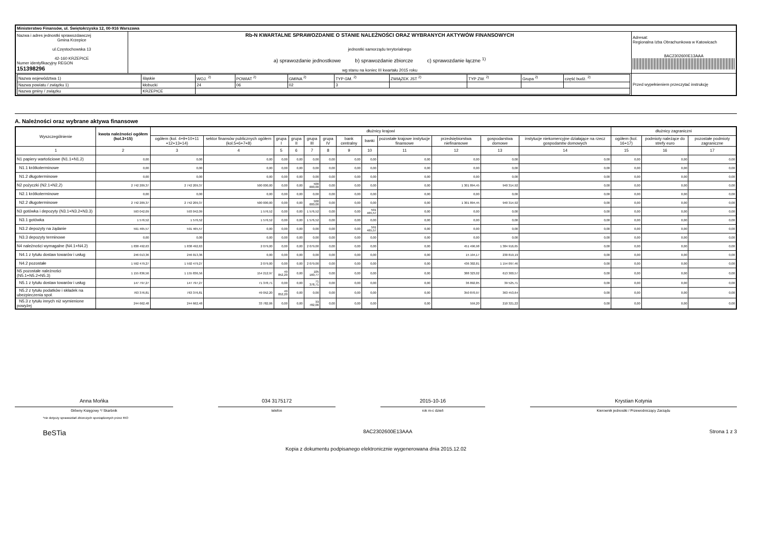| Ministerstwo Finansów, ul. Świętokrzyska 12, 00-916 Warszawa | | |
| Nazwa i adres jednostki sprawozdawczej Gmina Krzepice ul.Częstochowska 13 42-160 KRZEPICE Numer identyfikacyjny REGON 151398296 | Rb-N KWARTALNE SPRAWOZDANIE O STANIE NALEŻNOŚCI ORAZ WYBRANYCH AKTYWÓW FINANSOWYCH jednostki samorządu terytorialnego a) sprawozdanie jednostkowe b) sprawozdanie zbiorcze c) sprawozdanie łączne <sup>1)</sup> wg stanu na koniec III kwartału 2015 roku | Adresat: Regionalna Izba Obrachunkowa w Katowicach 8AC2302600E13AAA |
| / Nazwa województwa 1) / śląskie / WOJ. <sup>2)</sup> / POWIAT <sup>2)</sup> / GMINA <sup>2)</sup> / TYP GM. <sup>2)</sup> / ZWIĄZEK JST <sup>2)</sup> / TYP ZW. <sup>2)</sup> / Grupa <sup>2)</sup> / część budż. <sup>2)</sup> / / Nazwa powiatu / związku 1) / kłobucki / 24 / 06 / 02 / 3 / / / / / / Nazwa gminy / związku / KRZEPICE / / / / / / / / / | | Przed wypełnieniem przeczytać instrukcję |
A. Należności oraz wybrane aktywa finansowe
| Wyszczególnienie | kwota należności ogółem (kol.3+15) | dłużnicy krajowi | | | | | | | | | | | | dłużnicy zagraniczni | | |
| | | ogółem (kol. 4+9+10+11 +12+13+14) | sektor finansów publicznych ogółem (kol.5+6+7+8) | grupa I | grupa II | grupa III | grupa IV | bank centralny | banki | pozostałe krajowe instytucje finansowe | przedsiębiorstwa niefinansowe | gospodarstwa domowe | instytucje niekomercyjne działające na rzecz gospodarstw domowych | ogółem (kol. 16+17) | podmioty należące do strefy euro | pozostałe podmioty zagraniczne |
| 1 | 2 | 3 | 4 | 5 | 6 | 7 | 8 | 9 | 10 | 11 | 12 | 13 | 14 | 15 | 16 | 17 |
| N1 papiery wartościowe (N1.1+N1.2) | 0,00 | 0,00 | 0,00 | 0,00 | 0,00 | 0,00 | 0,00 | 0,00 | 0,00 | 0,00 | 0,00 | 0,00 | 0,00 | 0,00 | 0,00 | 0,00 |
| N1.1 krótkoterminowe | 0,00 | 0,00 | 0,00 | 0,00 | 0,00 | 0,00 | 0,00 | 0,00 | 0,00 | 0,00 | 0,00 | 0,00 | 0,00 | 0,00 | 0,00 | 0,00 |
| N1.2 długoterminowe | 0,00 | 0,00 | 0,00 | 0,00 | 0,00 | 0,00 | 0,00 | 0,00 | 0,00 | 0,00 | 0,00 | 0,00 | 0,00 | 0,00 | 0,00 | 0,00 |
| N2 pożyczki (N2.1+N2,2) | 2 742 209,37 | 2 742 209,37 | 500 000,00 | 0,00 | 0,00 | 500 000,00 | 0,00 | 0,00 | 0,00 | 0,00 | 1 301 894,45 | 940 314,92 | 0,00 | 0,00 | 0,00 | 0,00 |
| N2.1 krótkoterminowe | 0,00 | 0,00 | 0,00 | 0,00 | 0,00 | 0,00 | 0,00 | 0,00 | 0,00 | 0,00 | 0,00 | 0,00 | 0,00 | 0,00 | 0,00 | 0,00 |
| N2.2 długoterminowe | 2 742 209,37 | 2 742 209,37 | 500 000,00 | 0,00 | 0,00 | 500 000,00 | 0,00 | 0,00 | 0,00 | 0,00 | 1 301 894,45 | 940 314,92 | 0,00 | 0,00 | 0,00 | 0,00 |
| N3 gotówka i depozyty (N3.1+N3.2+N3.3) | 593 042,09 | 593 042,09 | 1 576,52 | 0,00 | 0,00 | 1 576,52 | 0,00 | 0,00 | 591 465,57 | 0,00 | 0,00 | 0,00 | 0,00 | 0,00 | 0,00 | 0,00 |
| N3.1 gotówka | 1 576,52 | 1 576,52 | 1 576,52 | 0,00 | 0,00 | 1 576,52 | 0,00 | 0,00 | 0,00 | 0,00 | 0,00 | 0,00 | 0,00 | 0,00 | 0,00 | 0,00 |
| N3.2 depozyty na żądanie | 591 465,57 | 591 465,57 | 0,00 | 0,00 | 0,00 | 0,00 | 0,00 | 0,00 | 591 465,57 | 0,00 | 0,00 | 0,00 | 0,00 | 0,00 | 0,00 | 0,00 |
| N3.3 depozyty terminowe | 0,00 | 0,00 | 0,00 | 0,00 | 0,00 | 0,00 | 0,00 | 0,00 | 0,00 | 0,00 | 0,00 | 0,00 | 0,00 | 0,00 | 0,00 | 0,00 |
| N4 należności wymagalne (N4.1+N4.2) | 1 838 492,63 | 1 838 492,63 | 2 079,00 | 0,00 | 0,00 | 2 079,00 | 0,00 | 0,00 | 0,00 | 0,00 | 451 496,98 | 1 384 916,65 | 0,00 | 0,00 | 0,00 | 0,00 |
| N4.1 z tytułu dostaw towarów i usług | 246 013,36 | 246 013,36 | 0,00 | 0,00 | 0,00 | 0,00 | 0,00 | 0,00 | 0,00 | 0,00 | 15 194,17 | 230 819,19 | 0,00 | 0,00 | 0,00 | 0,00 |
| N4.2 pozostałe | 1 592 479,27 | 1 592 479,27 | 2 079,00 | 0,00 | 0,00 | 2 079,00 | 0,00 | 0,00 | 0,00 | 0,00 | 436 302,81 | 1 154 097,46 | 0,00 | 0,00 | 0,00 | 0,00 |
| N5 pozostałe należności (N5.1+N5.2+N5.3) | 1 155 836,56 | 1 155 836,56 | 154 212,97 | 49 052,20 | 0,00 | 105 160,77 | 0,00 | 0,00 | 0,00 | 0,00 | 388 323,02 | 613 300,57 | 0,00 | 0,00 | 0,00 | 0,00 |
| N5.1 z tytułu dostaw towarów i usług | 147 797,27 | 147 797,27 | 71 378,71 | 0,00 | 0,00 | 71 378,71 | 0,00 | 0,00 | 0,00 | 0,00 | 36 892,85 | 39 525,71 | 0,00 | 0,00 | 0,00 | 0,00 |
| N5.2 z tytułu podatków i składek na ubezpieczenia społ. | 763 376,81 | 763 376,81 | 49 052,20 | 49 052,20 | 0,00 | 0,00 | 0,00 | 0,00 | 0,00 | 0,00 | 350 870,97 | 363 453,64 | 0,00 | 0,00 | 0,00 | 0,00 |
| N5.3 z tytułu innych niż wymienione powyżej | 244 662,48 | 244 662,48 | 33 782,06 | 0,00 | 0,00 | 33 782,06 | 0,00 | 0,00 | 0,00 | 0,00 | 559,20 | 210 321,22 | 0,00 | 0,00 | 0,00 | 0,00 |
Anna Mońka
Główny Księgowy */ Skarbnik
034 3175172
telefon
2015-10-16
rok m-c dzień
Krystian Kotynia
Kierownik jednostki / Przewodniczący Zarządu
*nie dotyczy sprawozdań zbiorczych sporządzonych przez RIO
BeSTia 8AC2302600E13AAA Strona 1 z 3
Kopia z dokumentu podpisanego elektronicznie wygenerowana dnia 2015.12.02